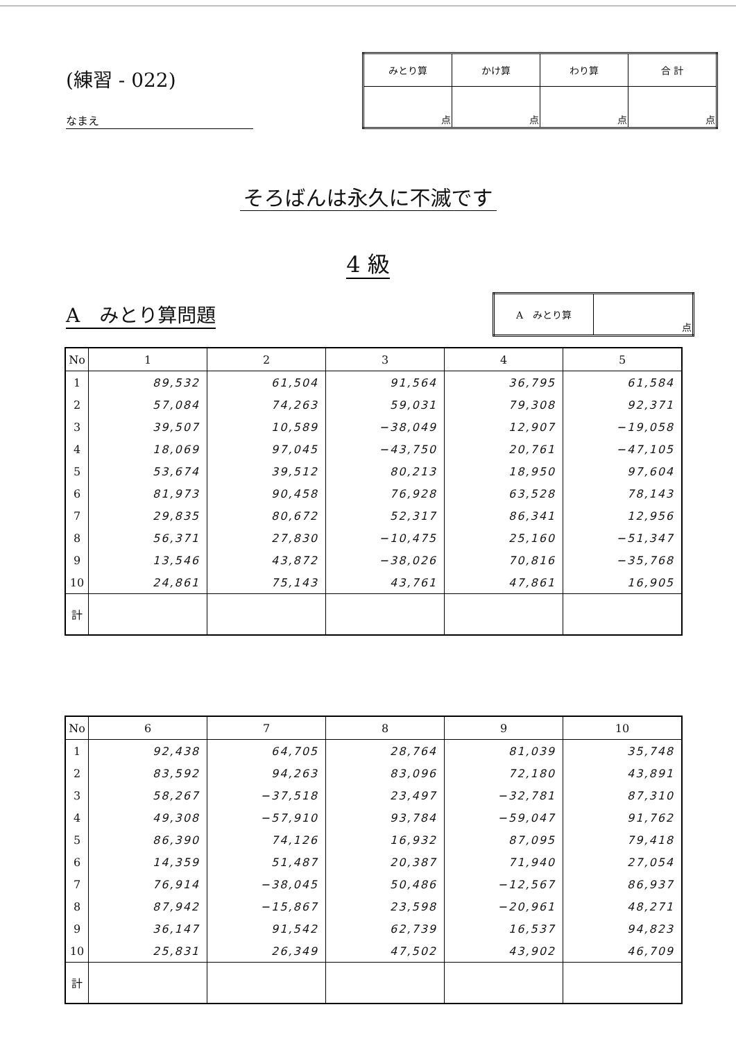(練習 - 022)
なまえ
| みとり算 | かけ算 | わり算 | 合 計 |
| 点 | 点 | 点 | 点 |
そろばんは永久に不滅です
4 級
A　みとり算問題
| A みとり算 | 点 |
| No | 1 | 2 | 3 | 4 | 5 |
| --- | --- | --- | --- | --- | --- |
| 1 | 89,532 | 61,504 | 91,564 | 36,795 | 61,584 |
| 2 | 57,084 | 74,263 | 59,031 | 79,308 | 92,371 |
| 3 | 39,507 | 10,589 | −38,049 | 12,907 | −19,058 |
| 4 | 18,069 | 97,045 | −43,750 | 20,761 | −47,105 |
| 5 | 53,674 | 39,512 | 80,213 | 18,950 | 97,604 |
| 6 | 81,973 | 90,458 | 76,928 | 63,528 | 78,143 |
| 7 | 29,835 | 80,672 | 52,317 | 86,341 | 12,956 |
| 8 | 56,371 | 27,830 | −10,475 | 25,160 | −51,347 |
| 9 | 13,546 | 43,872 | −38,026 | 70,816 | −35,768 |
| 10 | 24,861 | 75,143 | 43,761 | 47,861 | 16,905 |
| 計 | | | | | |
| No | 6 | 7 | 8 | 9 | 10 |
| --- | --- | --- | --- | --- | --- |
| 1 | 92,438 | 64,705 | 28,764 | 81,039 | 35,748 |
| 2 | 83,592 | 94,263 | 83,096 | 72,180 | 43,891 |
| 3 | 58,267 | −37,518 | 23,497 | −32,781 | 87,310 |
| 4 | 49,308 | −57,910 | 93,784 | −59,047 | 91,762 |
| 5 | 86,390 | 74,126 | 16,932 | 87,095 | 79,418 |
| 6 | 14,359 | 51,487 | 20,387 | 71,940 | 27,054 |
| 7 | 76,914 | −38,045 | 50,486 | −12,567 | 86,937 |
| 8 | 87,942 | −15,867 | 23,598 | −20,961 | 48,271 |
| 9 | 36,147 | 91,542 | 62,739 | 16,537 | 94,823 |
| 10 | 25,831 | 26,349 | 47,502 | 43,902 | 46,709 |
| 計 | | | | | |